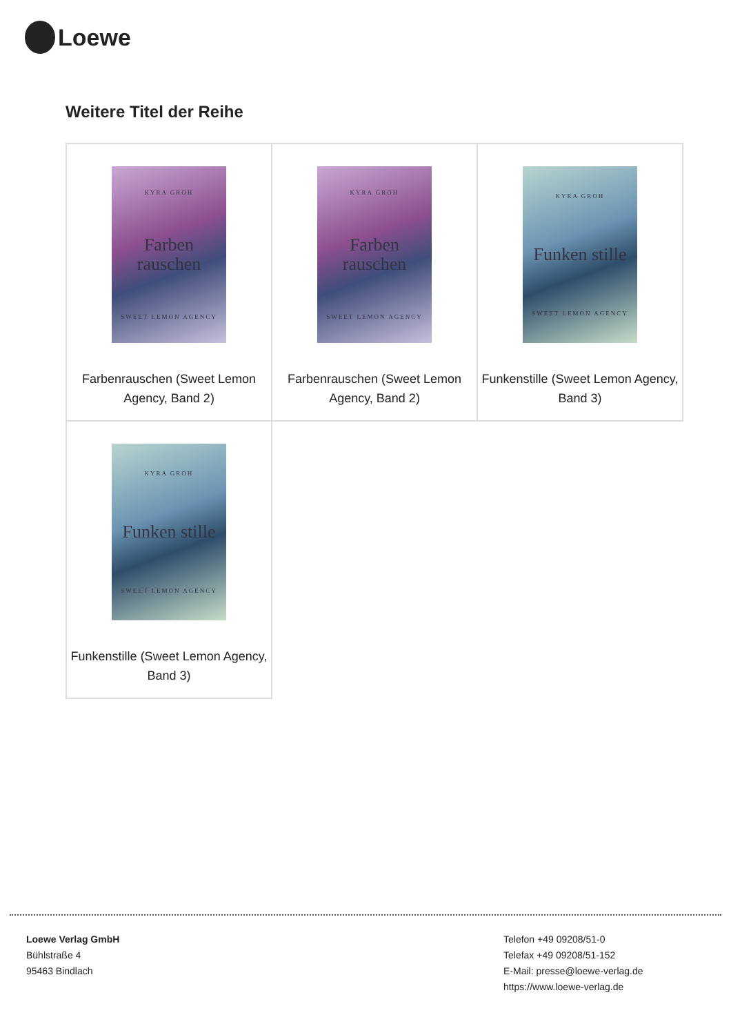Loewe
Weitere Titel der Reihe
| KYRA GROH Farben rauschen SWEET LEMON AGENCY Farbenrauschen (Sweet Lemon Agency, Band 2) | KYRA GROH Farben rauschen SWEET LEMON AGENCY Farbenrauschen (Sweet Lemon Agency, Band 2) | KYRA GROH Funken stille SWEET LEMON AGENCY Funkenstille (Sweet Lemon Agency, Band 3) |
| KYRA GROH Funken stille SWEET LEMON AGENCY Funkenstille (Sweet Lemon Agency, Band 3) | | |
Loewe Verlag GmbH
Bühlstraße 4
95463 Bindlach
Telefon +49 09208/51-0
Telefax +49 09208/51-152
E-Mail: presse@loewe-verlag.de
https://www.loewe-verlag.de